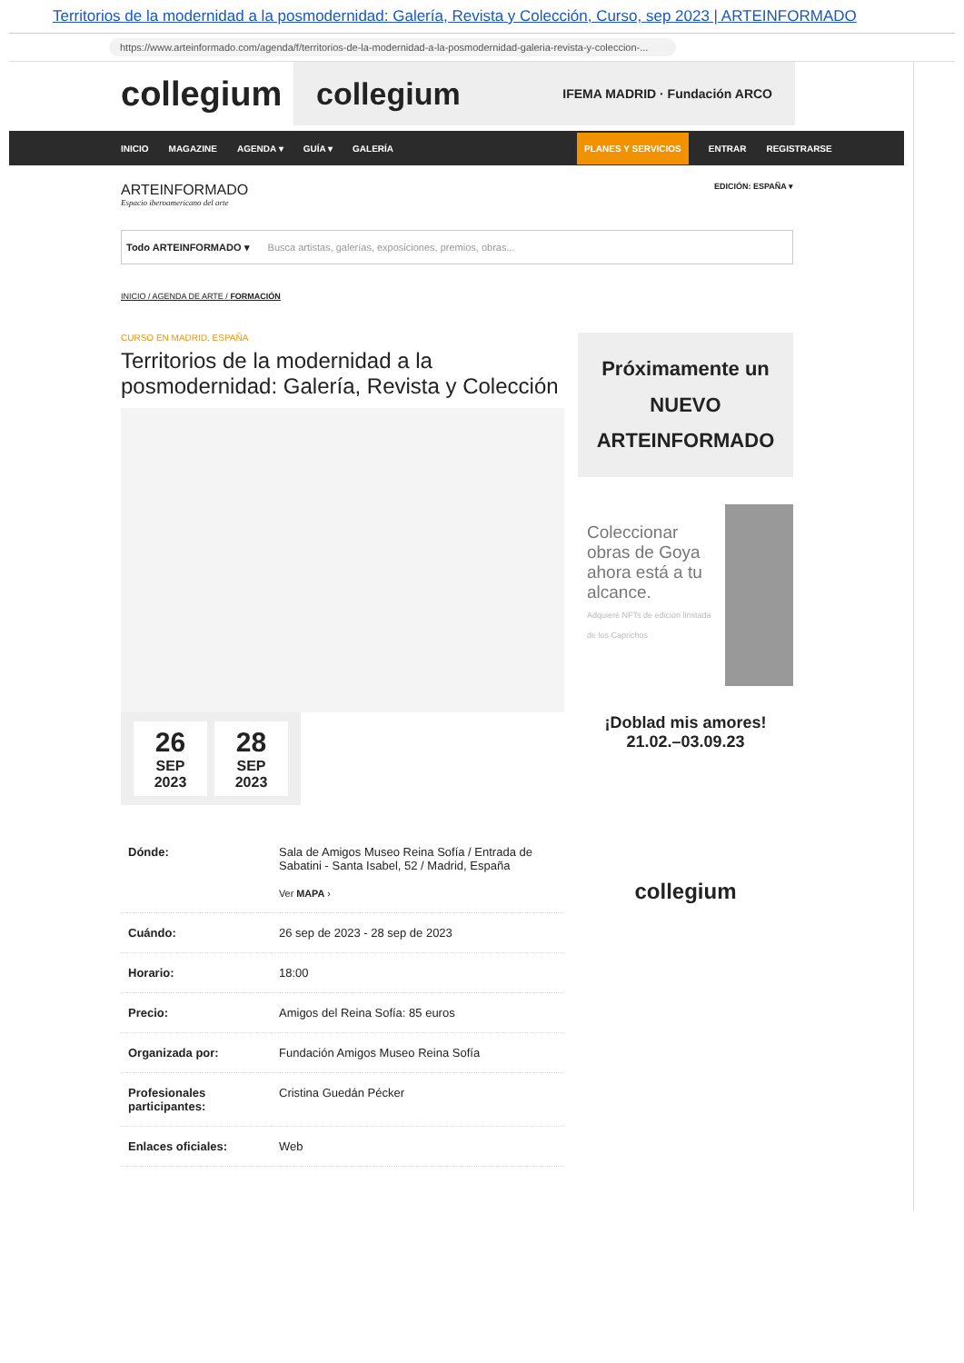Territorios de la modernidad a la posmodernidad: Galería, Revista y Colección, Curso, sep 2023 | ARTEINFORMADO
https://www.arteinformado.com/agenda/f/territorios-de-la-modernidad-a-la-posmodernidad-galeria-revista-y-coleccion-...
collegium
collegium IFEMA MADRID · Fundación ARCO
INICIO MAGAZINE AGENDA ▾ GUÍA ▾ GALERÍA PLANES Y SERVICIOS ENTRAR REGISTRARSE
ARTEINFORMADO
Espacio iberoamericano del arte
EDICIÓN: ESPAÑA ▾
Todo ARTEINFORMADO ▾ Busca artistas, galerías, exposiciones, premios, obras...
INICIO / AGENDA DE ARTE / FORMACIÓN
CURSO EN MADRID, ESPAÑA
Territorios de la modernidad a la posmodernidad: Galería, Revista y Colección
26
SEP 2023
28
SEP 2023
| Dónde: | Sala de Amigos Museo Reina Sofía / Entrada de Sabatini - Santa Isabel, 52 / Madrid, España Ver MAPA › |
| Cuándo: | 26 sep de 2023 - 28 sep de 2023 |
| Horario: | 18:00 |
| Precio: | Amigos del Reina Sofía: 85 euros |
| Organizada por: | Fundación Amigos Museo Reina Sofía |
| Profesionales participantes: | Cristina Guedán Pécker |
| Enlaces oficiales: | Web |
Próximamente un
NUEVO
ARTEINFORMADO
Coleccionar obras de Goya ahora está a tu alcance.
Adquiere NFTs de edición limitada de los Caprichos
¡Doblad mis amores!
21.02.–03.09.23
collegium